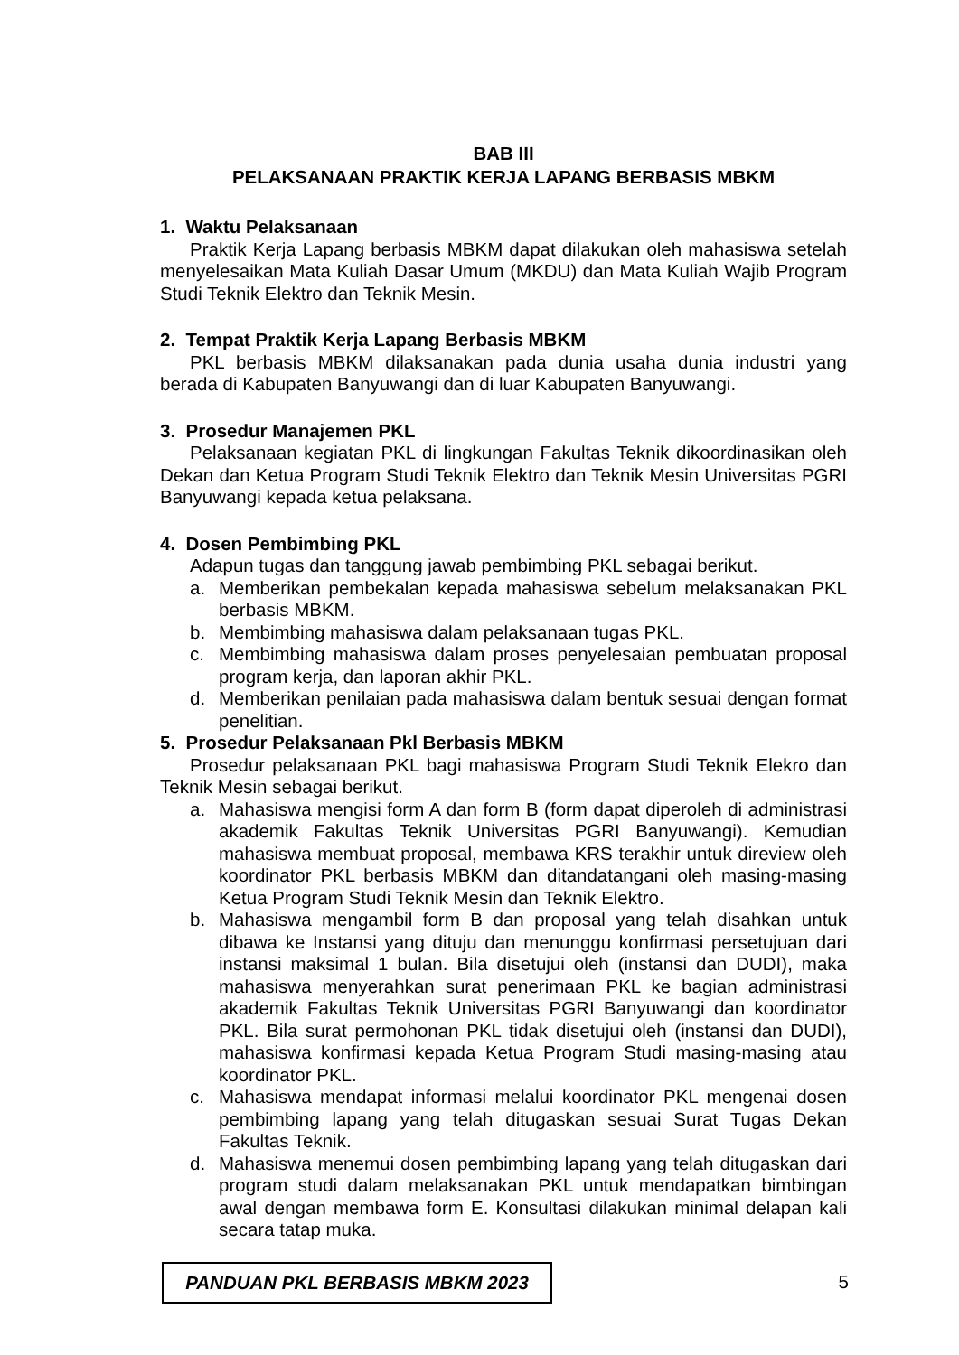BAB III
PELAKSANAAN PRAKTIK KERJA LAPANG BERBASIS MBKM
1. Waktu Pelaksanaan
Praktik Kerja Lapang berbasis MBKM dapat dilakukan oleh mahasiswa setelah menyelesaikan Mata Kuliah Dasar Umum (MKDU) dan Mata Kuliah Wajib Program Studi Teknik Elektro dan Teknik Mesin.
2. Tempat Praktik Kerja Lapang Berbasis MBKM
PKL berbasis MBKM dilaksanakan pada dunia usaha dunia industri yang berada di Kabupaten Banyuwangi dan di luar Kabupaten Banyuwangi.
3. Prosedur Manajemen PKL
Pelaksanaan kegiatan PKL di lingkungan Fakultas Teknik dikoordinasikan oleh Dekan dan Ketua Program Studi Teknik Elektro dan Teknik Mesin Universitas PGRI Banyuwangi kepada ketua pelaksana.
4. Dosen Pembimbing PKL
Adapun tugas dan tanggung jawab pembimbing PKL sebagai berikut.
a. Memberikan pembekalan kepada mahasiswa sebelum melaksanakan PKL berbasis MBKM.
b. Membimbing mahasiswa dalam pelaksanaan tugas PKL.
c. Membimbing mahasiswa dalam proses penyelesaian pembuatan proposal program kerja, dan laporan akhir PKL.
d. Memberikan penilaian pada mahasiswa dalam bentuk sesuai dengan format penelitian.
5. Prosedur Pelaksanaan Pkl Berbasis MBKM
Prosedur pelaksanaan PKL bagi mahasiswa Program Studi Teknik Elekro dan Teknik Mesin sebagai berikut.
a. Mahasiswa mengisi form A dan form B (form dapat diperoleh di administrasi akademik Fakultas Teknik Universitas PGRI Banyuwangi). Kemudian mahasiswa membuat proposal, membawa KRS terakhir untuk direview oleh koordinator PKL berbasis MBKM dan ditandatangani oleh masing-masing Ketua Program Studi Teknik Mesin dan Teknik Elektro.
b. Mahasiswa mengambil form B dan proposal yang telah disahkan untuk dibawa ke Instansi yang dituju dan menunggu konfirmasi persetujuan dari instansi maksimal 1 bulan. Bila disetujui oleh (instansi dan DUDI), maka mahasiswa menyerahkan surat penerimaan PKL ke bagian administrasi akademik Fakultas Teknik Universitas PGRI Banyuwangi dan koordinator PKL. Bila surat permohonan PKL tidak disetujui oleh (instansi dan DUDI), mahasiswa konfirmasi kepada Ketua Program Studi masing-masing atau koordinator PKL.
c. Mahasiswa mendapat informasi melalui koordinator PKL mengenai dosen pembimbing lapang yang telah ditugaskan sesuai Surat Tugas Dekan Fakultas Teknik.
d. Mahasiswa menemui dosen pembimbing lapang yang telah ditugaskan dari program studi dalam melaksanakan PKL untuk mendapatkan bimbingan awal dengan membawa form E. Konsultasi dilakukan minimal delapan kali secara tatap muka.
PANDUAN PKL BERBASIS MBKM 2023
5